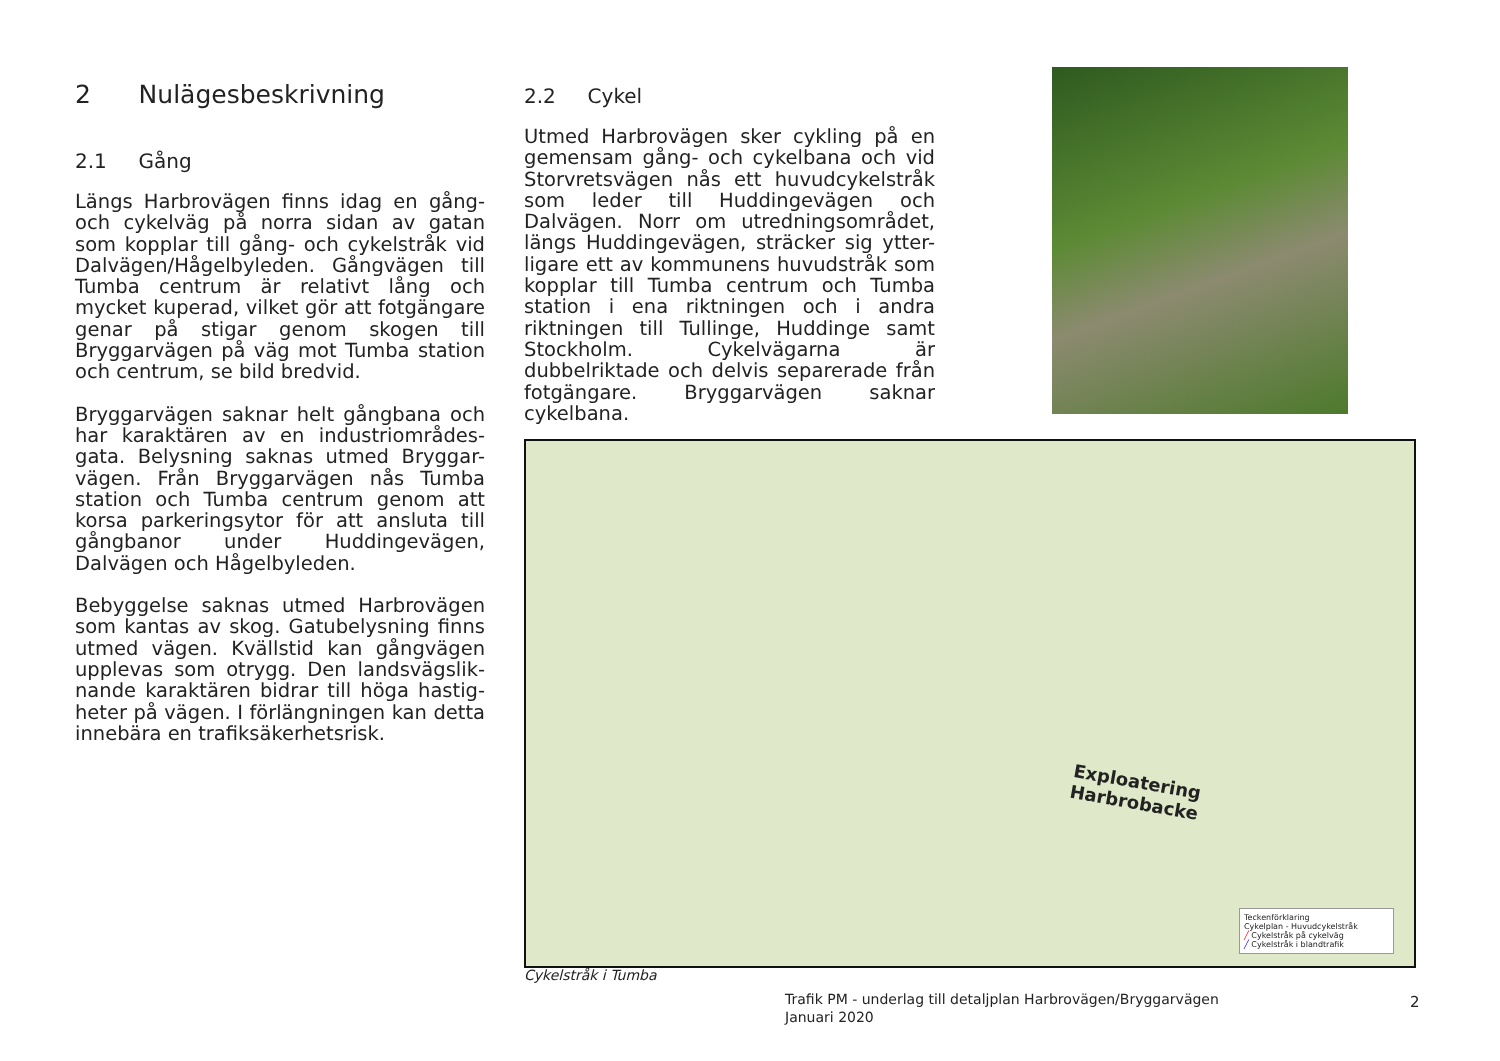2 Nulägesbeskrivning
2.1 Gång
Längs Harbrovägen finns idag en gång- och cykelväg på norra sidan av gatan som kopplar till gång- och cykelstråk vid Dalvägen/Hågelbyleden. Gångvägen till Tumba centrum är relativt lång och mycket kuperad, vilket gör att fotgängare genar på stigar genom skogen till Bryggarvägen på väg mot Tumba station och centrum, se bild bredvid.
Bryggarvägen saknar helt gångbana och har karaktären av en industriområdes-gata. Belysning saknas utmed Bryggar-vägen. Från Bryggarvägen nås Tumba station och Tumba centrum genom att korsa parkeringsytor för att ansluta till gångbanor under Huddingevägen, Dalvägen och Hågelbyleden.
Bebyggelse saknas utmed Harbrovägen som kantas av skog. Gatubelysning finns utmed vägen. Kvällstid kan gångvägen upplevas som otrygg. Den landsvägslik-nande karaktären bidrar till höga hastig-heter på vägen. I förlängningen kan detta innebära en trafiksäkerhetsrisk.
2.2 Cykel
Utmed Harbrovägen sker cykling på en gemensam gång- och cykelbana och vid Storvretsvägen nås ett huvudcykelstråk som leder till Huddingevägen och Dalvägen. Norr om utredningsområdet, längs Huddingevägen, sträcker sig ytter-ligare ett av kommunens huvudstråk som kopplar till Tumba centrum och Tumba station i ena riktningen och i andra riktningen till Tullinge, Huddinge samt Stockholm. Cykelvägarna är dubbelriktade och delvis separerade från fotgängare. Bryggarvägen saknar cykelbana.
Exploatering
Harbrobacke
Teckenförklaring
Cykelplan - Huvudcykelstråk
╱ Cykelstråk på cykelväg
╱ Cykelstråk i blandtrafik
Cykelstråk i Tumba
Trafik PM - underlag till detaljplan Harbrovägen/Bryggarvägen
Januari 2020
2